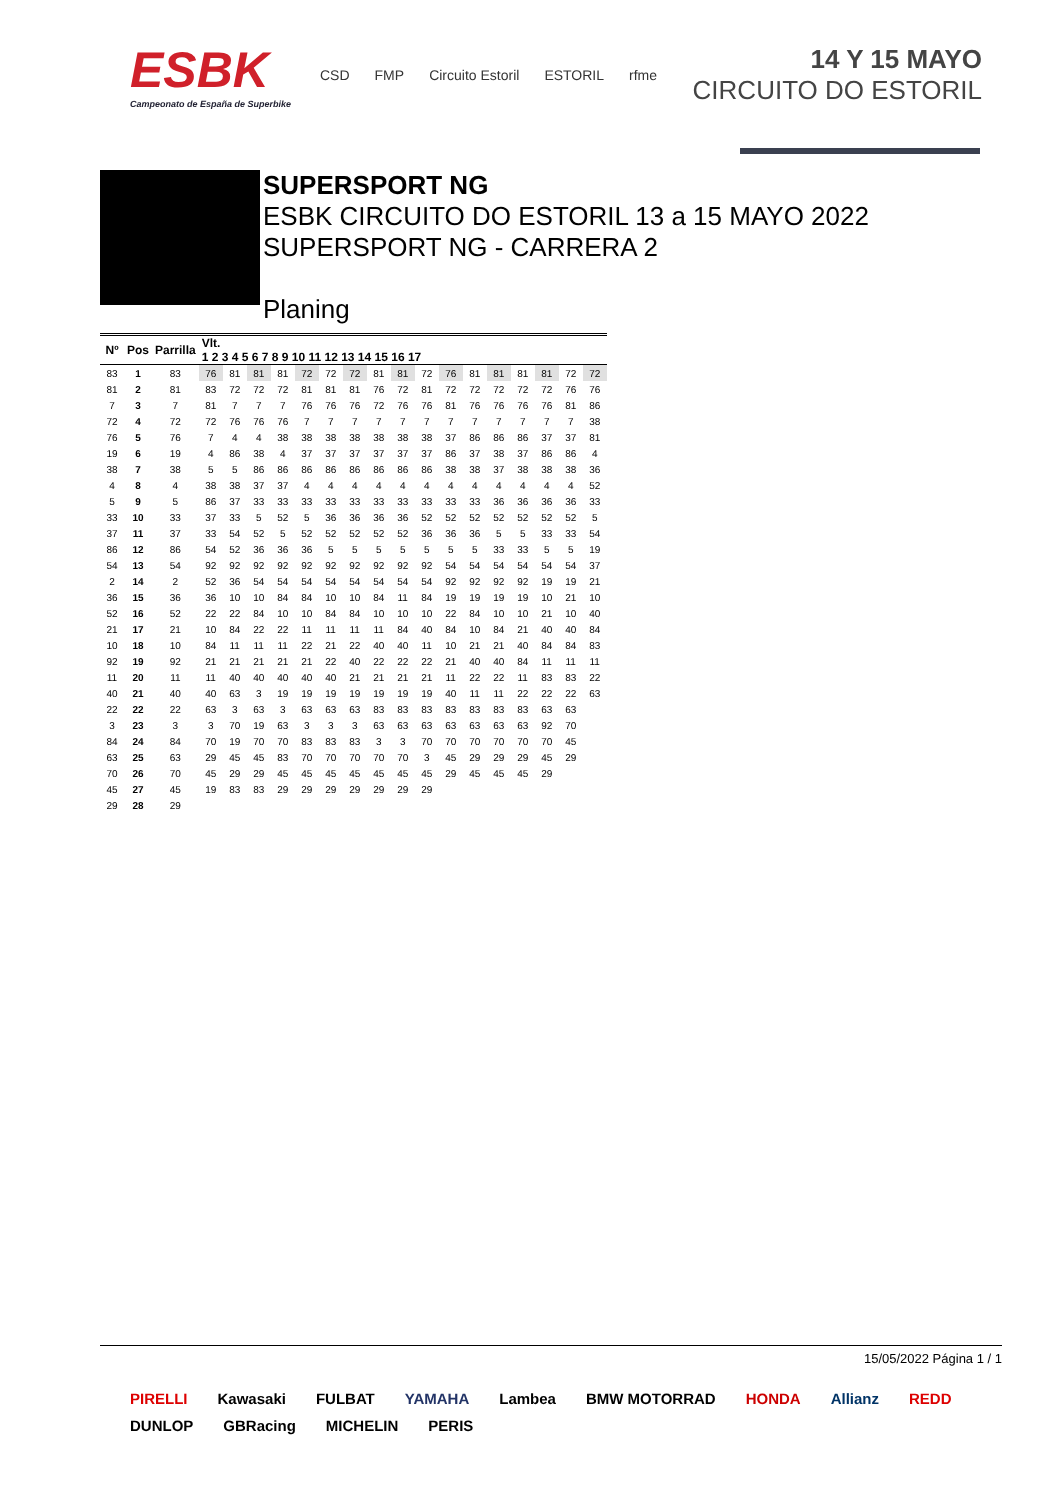ESBK
Campeonato de España de Superbike
CSD FMP Circuito Estoril ESTORIL rfme
14 Y 15 MAYO
CIRCUITO DO ESTORIL
SUPERSPORT NG
ESBK CIRCUITO DO ESTORIL 13 a 15 MAYO 2022
SUPERSPORT NG - CARRERA 2
Planing
| Nº | Pos | Parrilla | Vlt. 1 2 3 4 5 6 7 8 9 10 11 12 13 14 15 16 17 | | | | | | | | | | | | | | | | |
| --- | --- | --- | --- | --- | --- | --- | --- | --- | --- | --- | --- | --- | --- | --- | --- | --- | --- | --- | --- |
| 83 | 1 | 83 | 76 | 81 | 81 | 81 | 72 | 72 | 72 | 81 | 81 | 72 | 76 | 81 | 81 | 81 | 81 | 72 | 72 |
| 81 | 2 | 81 | 83 | 72 | 72 | 72 | 81 | 81 | 81 | 76 | 72 | 81 | 72 | 72 | 72 | 72 | 72 | 76 | 76 |
| 7 | 3 | 7 | 81 | 7 | 7 | 7 | 76 | 76 | 76 | 72 | 76 | 76 | 81 | 76 | 76 | 76 | 76 | 81 | 86 |
| 72 | 4 | 72 | 72 | 76 | 76 | 76 | 7 | 7 | 7 | 7 | 7 | 7 | 7 | 7 | 7 | 7 | 7 | 7 | 38 |
| 76 | 5 | 76 | 7 | 4 | 4 | 38 | 38 | 38 | 38 | 38 | 38 | 38 | 37 | 86 | 86 | 86 | 37 | 37 | 81 |
| 19 | 6 | 19 | 4 | 86 | 38 | 4 | 37 | 37 | 37 | 37 | 37 | 37 | 86 | 37 | 38 | 37 | 86 | 86 | 4 |
| 38 | 7 | 38 | 5 | 5 | 86 | 86 | 86 | 86 | 86 | 86 | 86 | 86 | 38 | 38 | 37 | 38 | 38 | 38 | 36 |
| 4 | 8 | 4 | 38 | 38 | 37 | 37 | 4 | 4 | 4 | 4 | 4 | 4 | 4 | 4 | 4 | 4 | 4 | 4 | 52 |
| 5 | 9 | 5 | 86 | 37 | 33 | 33 | 33 | 33 | 33 | 33 | 33 | 33 | 33 | 33 | 36 | 36 | 36 | 36 | 33 |
| 33 | 10 | 33 | 37 | 33 | 5 | 52 | 5 | 36 | 36 | 36 | 36 | 52 | 52 | 52 | 52 | 52 | 52 | 52 | 5 |
| 37 | 11 | 37 | 33 | 54 | 52 | 5 | 52 | 52 | 52 | 52 | 52 | 36 | 36 | 36 | 5 | 5 | 33 | 33 | 54 |
| 86 | 12 | 86 | 54 | 52 | 36 | 36 | 36 | 5 | 5 | 5 | 5 | 5 | 5 | 5 | 33 | 33 | 5 | 5 | 19 |
| 54 | 13 | 54 | 92 | 92 | 92 | 92 | 92 | 92 | 92 | 92 | 92 | 92 | 54 | 54 | 54 | 54 | 54 | 54 | 37 |
| 2 | 14 | 2 | 52 | 36 | 54 | 54 | 54 | 54 | 54 | 54 | 54 | 54 | 92 | 92 | 92 | 92 | 19 | 19 | 21 |
| 36 | 15 | 36 | 36 | 10 | 10 | 84 | 84 | 10 | 10 | 84 | 11 | 84 | 19 | 19 | 19 | 19 | 10 | 21 | 10 |
| 52 | 16 | 52 | 22 | 22 | 84 | 10 | 10 | 84 | 84 | 10 | 10 | 10 | 22 | 84 | 10 | 10 | 21 | 10 | 40 |
| 21 | 17 | 21 | 10 | 84 | 22 | 22 | 11 | 11 | 11 | 11 | 84 | 40 | 84 | 10 | 84 | 21 | 40 | 40 | 84 |
| 10 | 18 | 10 | 84 | 11 | 11 | 11 | 22 | 21 | 22 | 40 | 40 | 11 | 10 | 21 | 21 | 40 | 84 | 84 | 83 |
| 92 | 19 | 92 | 21 | 21 | 21 | 21 | 21 | 22 | 40 | 22 | 22 | 22 | 21 | 40 | 40 | 84 | 11 | 11 | 11 |
| 11 | 20 | 11 | 11 | 40 | 40 | 40 | 40 | 40 | 21 | 21 | 21 | 21 | 11 | 22 | 22 | 11 | 83 | 83 | 22 |
| 40 | 21 | 40 | 40 | 63 | 3 | 19 | 19 | 19 | 19 | 19 | 19 | 19 | 40 | 11 | 11 | 22 | 22 | 22 | 63 |
| 22 | 22 | 22 | 63 | 3 | 63 | 3 | 63 | 63 | 63 | 83 | 83 | 83 | 83 | 83 | 83 | 83 | 63 | 63 | |
| 3 | 23 | 3 | 3 | 70 | 19 | 63 | 3 | 3 | 3 | 63 | 63 | 63 | 63 | 63 | 63 | 63 | 92 | 70 | |
| 84 | 24 | 84 | 70 | 19 | 70 | 70 | 83 | 83 | 83 | 3 | 3 | 70 | 70 | 70 | 70 | 70 | 70 | 45 | |
| 63 | 25 | 63 | 29 | 45 | 45 | 83 | 70 | 70 | 70 | 70 | 70 | 3 | 45 | 29 | 29 | 29 | 45 | 29 | |
| 70 | 26 | 70 | 45 | 29 | 29 | 45 | 45 | 45 | 45 | 45 | 45 | 45 | 29 | 45 | 45 | 45 | 29 | | |
| 45 | 27 | 45 | 19 | 83 | 83 | 29 | 29 | 29 | 29 | 29 | 29 | 29 | | | | | | | |
| 29 | 28 | 29 | | | | | | | | | | | | | | | | | |
15/05/2022 Página 1 / 1
PIRELLI Kawasaki FULBAT YAMAHA Lambea BMW MOTORRAD HONDA Allianz REDD DUNLOP GBRacing MICHELIN PERIS